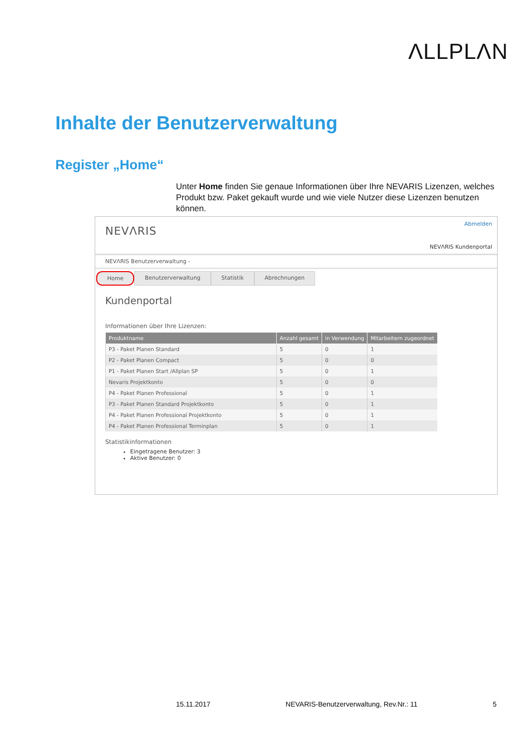ΛLLPLΛN
Inhalte der Benutzerverwaltung
Register „Home“
Unter Home finden Sie genaue Informationen über Ihre NEVARIS Lizenzen, welches Produkt bzw. Paket gekauft wurde und wie viele Nutzer diese Lizenzen benutzen können.
NEVΛRIS
Abmelden
NEVΛRIS Kundenportal
NEVΛRIS Benutzerverwaltung -
Home Benutzerverwaltung Statistik Abrechnungen
Kundenportal
Informationen über Ihre Lizenzen:
| Produktname | Anzahl gesamt | in Verwendung | Mitarbeitern zugeordnet |
| --- | --- | --- | --- |
| P3 - Paket Planen Standard | 5 | 0 | 1 |
| P2 - Paket Planen Compact | 5 | 0 | 0 |
| P1 - Paket Planen Start /Allplan SP | 5 | 0 | 1 |
| Nevaris Projektkonto | 5 | 0 | 0 |
| P4 - Paket Planen Professional | 5 | 0 | 1 |
| P3 - Paket Planen Standard Projektkonto | 5 | 0 | 1 |
| P4 - Paket Planen Professional Projektkonto | 5 | 0 | 1 |
| P4 - Paket Planen Professional Terminplan | 5 | 0 | 1 |
Statistikinformationen
Eingetragene Benutzer: 3
Aktive Benutzer: 0
15.11.2017 NEVARIS-Benutzerverwaltung, Rev.Nr.: 11 5